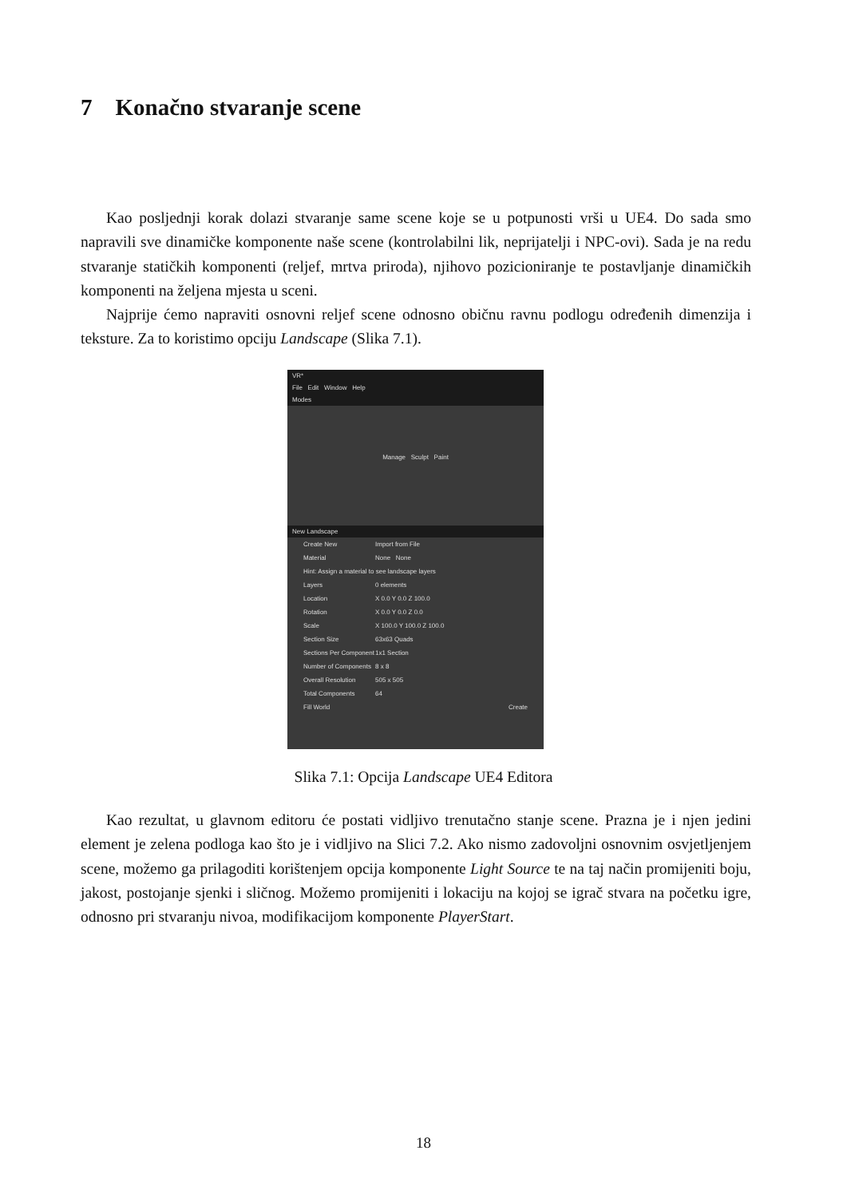7 Konačno stvaranje scene
Kao posljednji korak dolazi stvaranje same scene koje se u potpunosti vrši u UE4. Do sada smo napravili sve dinamičke komponente naše scene (kontrolabilni lik, neprijatelji i NPC-ovi). Sada je na redu stvaranje statičkih komponenti (reljef, mrtva priroda), njihovo pozicioniranje te postavljanje dinamičkih komponenti na željena mjesta u sceni.
Najprije ćemo napraviti osnovni reljef scene odnosno običnu ravnu podlogu određenih dimenzija i teksture. Za to koristimo opciju Landscape (Slika 7.1).
VR*
File Edit Window Help
Modes
Manage Sculpt Paint
New Landscape
Create New Import from File
Material None None
Hint: Assign a material to see landscape layers
Layers 0 elements
Location X 0.0 Y 0.0 Z 100.0
Rotation X 0.0 Y 0.0 Z 0.0
Scale X 100.0 Y 100.0 Z 100.0
Section Size 63x63 Quads
Sections Per Component 1x1 Section
Number of Components 8 x 8
Overall Resolution 505 x 505
Total Components 64
Fill World Create
Slika 7.1: Opcija Landscape UE4 Editora
Kao rezultat, u glavnom editoru će postati vidljivo trenutačno stanje scene. Prazna je i njen jedini element je zelena podloga kao što je i vidljivo na Slici 7.2. Ako nismo zadovoljni osnovnim osvjetljenjem scene, možemo ga prilagoditi korištenjem opcija komponente Light Source te na taj način promijeniti boju, jakost, postojanje sjenki i sličnog. Možemo promijeniti i lokaciju na kojoj se igrač stvara na početku igre, odnosno pri stvaranju nivoa, modifikacijom komponente PlayerStart.
18